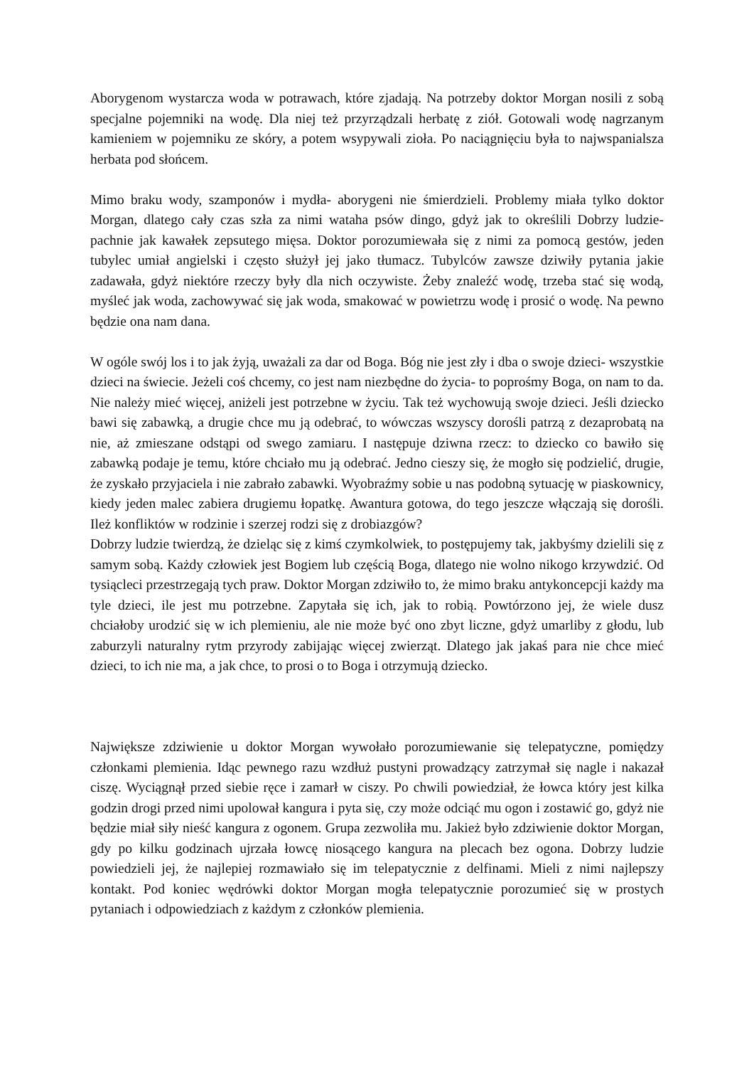Aborygenom wystarcza woda w potrawach, które zjadają. Na potrzeby doktor Morgan nosili z sobą specjalne pojemniki na wodę. Dla niej też przyrządzali herbatę z ziół. Gotowali wodę nagrzanym kamieniem w pojemniku ze skóry, a potem wsypywali zioła. Po naciągnięciu była to najwspanialsza herbata pod słońcem.
Mimo braku wody, szamponów i mydła- aborygeni nie śmierdzieli. Problemy miała tylko doktor Morgan, dlatego cały czas szła za nimi wataha psów dingo, gdyż jak to określili Dobrzy ludzie- pachnie jak kawałek zepsutego mięsa. Doktor porozumiewała się z nimi za pomocą gestów, jeden tubylec umiał angielski i często służył jej jako tłumacz. Tubylców zawsze dziwiły pytania jakie zadawała, gdyż niektóre rzeczy były dla nich oczywiste. Żeby znaleźć wodę, trzeba stać się wodą, myśleć jak woda, zachowywać się jak woda, smakować w powietrzu wodę i prosić o wodę. Na pewno będzie ona nam dana.
W ogóle swój los i to jak żyją, uważali za dar od Boga. Bóg nie jest zły i dba o swoje dzieci- wszystkie dzieci na świecie. Jeżeli coś chcemy, co jest nam niezbędne do życia- to poprośmy Boga, on nam to da. Nie należy mieć więcej, aniżeli jest potrzebne w życiu. Tak też wychowują swoje dzieci. Jeśli dziecko bawi się zabawką, a drugie chce mu ją odebrać, to wówczas wszyscy dorośli patrzą z dezaprobatą na nie, aż zmieszane odstąpi od swego zamiaru. I następuje dziwna rzecz: to dziecko co bawiło się zabawką podaje je temu, które chciało mu ją odebrać. Jedno cieszy się, że mogło się podzielić, drugie, że zyskało przyjaciela i nie zabrało zabawki. Wyobraźmy sobie u nas podobną sytuację w piaskownicy, kiedy jeden malec zabiera drugiemu łopatkę. Awantura gotowa, do tego jeszcze włączają się dorośli. Ileż konfliktów w rodzinie i szerzej rodzi się z drobiazgów?
Dobrzy ludzie twierdzą, że dzieląc się z kimś czymkolwiek, to postępujemy tak, jakbyśmy dzielili się z samym sobą. Każdy człowiek jest Bogiem lub częścią Boga, dlatego nie wolno nikogo krzywdzić. Od tysiącleci przestrzegają tych praw. Doktor Morgan zdziwiło to, że mimo braku antykoncepcji każdy ma tyle dzieci, ile jest mu potrzebne. Zapytała się ich, jak to robią. Powtórzono jej, że wiele dusz chciałoby urodzić się w ich plemieniu, ale nie może być ono zbyt liczne, gdyż umarliby z głodu, lub zaburzyli naturalny rytm przyrody zabijając więcej zwierząt. Dlatego jak jakaś para nie chce mieć dzieci, to ich nie ma, a jak chce, to prosi o to Boga i otrzymują dziecko.
Największe zdziwienie u doktor Morgan wywołało porozumiewanie się telepatyczne, pomiędzy członkami plemienia. Idąc pewnego razu wzdłuż pustyni prowadzący zatrzymał się nagle i nakazał ciszę. Wyciągnął przed siebie ręce i zamarł w ciszy. Po chwili powiedział, że łowca który jest kilka godzin drogi przed nimi upolował kangura i pyta się, czy może odciąć mu ogon i zostawić go, gdyż nie będzie miał siły nieść kangura z ogonem. Grupa zezwoliła mu. Jakież było zdziwienie doktor Morgan, gdy po kilku godzinach ujrzała łowcę niosącego kangura na plecach bez ogona. Dobrzy ludzie powiedzieli jej, że najlepiej rozmawiało się im telepatycznie z delfinami. Mieli z nimi najlepszy kontakt. Pod koniec wędrówki doktor Morgan mogła telepatycznie porozumieć się w prostych pytaniach i odpowiedziach z każdym z członków plemienia.